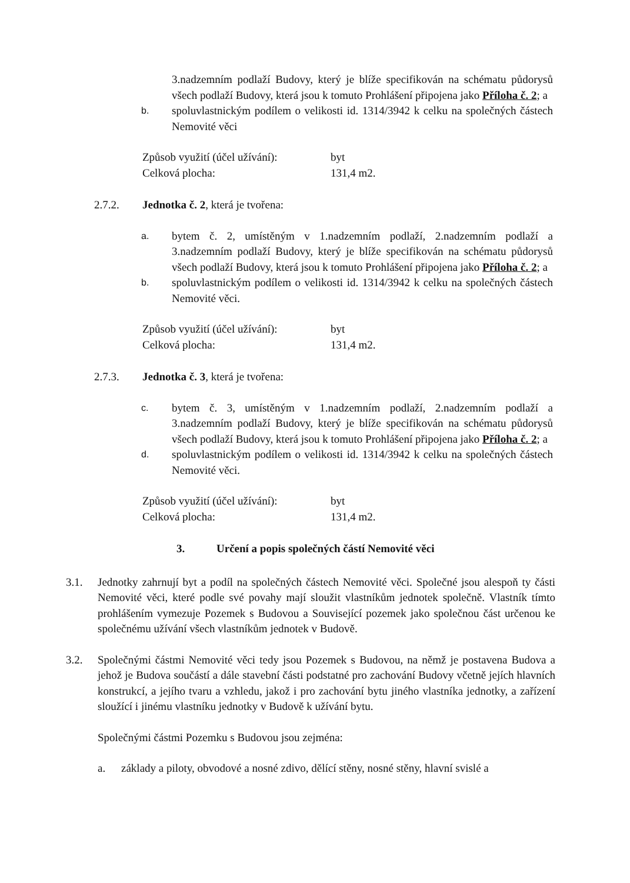3.nadzemním podlaží Budovy, který je blíže specifikován na schématu půdorysů všech podlaží Budovy, která jsou k tomuto Prohlášení připojena jako Příloha č. 2; a
b.
spoluvlastnickým podílem o velikosti id. 1314/3942 k celku na společných částech Nemovité věci
Způsob využití (účel užívání):
byt
Celková plocha: 131,4 m2.
2.7.2. Jednotka č. 2, která je tvořena:
a.
bytem č. 2, umístěným v 1.nadzemním podlaží, 2.nadzemním podlaží a 3.nadzemním podlaží Budovy, který je blíže specifikován na schématu půdorysů všech podlaží Budovy, která jsou k tomuto Prohlášení připojena jako Příloha č. 2; a
b.
spoluvlastnickým podílem o velikosti id. 1314/3942 k celku na společných částech Nemovité věci.
Způsob využití (účel užívání):
byt
Celková plocha: 131,4 m2.
2.7.3. Jednotka č. 3, která je tvořena:
c.
bytem č. 3, umístěným v 1.nadzemním podlaží, 2.nadzemním podlaží a 3.nadzemním podlaží Budovy, který je blíže specifikován na schématu půdorysů všech podlaží Budovy, která jsou k tomuto Prohlášení připojena jako Příloha č. 2; a
d.
spoluvlastnickým podílem o velikosti id. 1314/3942 k celku na společných částech Nemovité věci.
Způsob využití (účel užívání):
byt
Celková plocha: 131,4 m2.
3. Určení a popis společných částí Nemovité věci
3.1. Jednotky zahrnují byt a podíl na společných částech Nemovité věci. Společné jsou alespoň ty části Nemovité věci, které podle své povahy mají sloužit vlastníkům jednotek společně. Vlastník tímto prohlášením vymezuje Pozemek s Budovou a Související pozemek jako společnou část určenou ke společnému užívání všech vlastníkům jednotek v Budově.
3.2. Společnými částmi Nemovité věci tedy jsou Pozemek s Budovou, na němž je postavena Budova a jehož je Budova součástí a dále stavební části podstatné pro zachování Budovy včetně jejích hlavních konstrukcí, a jejího tvaru a vzhledu, jakož i pro zachování bytu jiného vlastníka jednotky, a zařízení sloužící i jinému vlastníku jednotky v Budově k užívání bytu.
Společnými částmi Pozemku s Budovou jsou zejména:
a. základy a piloty, obvodové a nosné zdivo, dělící stěny, nosné stěny, hlavní svislé a